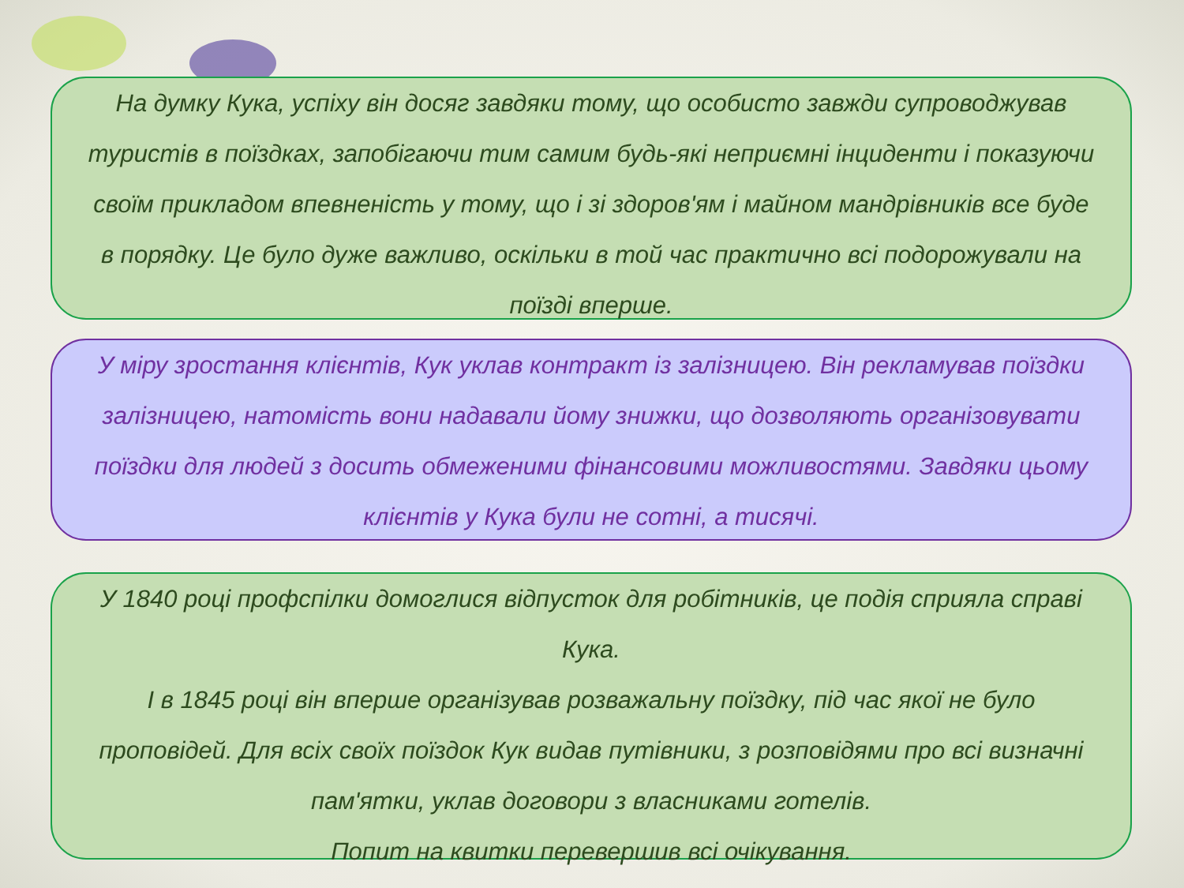На думку Кука, успіху він досяг завдяки тому, що особисто завжди супроводжував туристів в поїздках, запобігаючи тим самим будь-які неприємні інциденти і показуючи своїм прикладом впевненість у тому, що і зі здоров'ям і майном мандрівників все буде в порядку. Це було дуже важливо, оскільки в той час практично всі подорожували на поїзді вперше.
У міру зростання клієнтів, Кук уклав контракт із залізницею. Він рекламував поїздки залізницею, натомість вони надавали йому знижки, що дозволяють організовувати поїздки для людей з досить обмеженими фінансовими можливостями. Завдяки цьому клієнтів у Кука були не сотні, а тисячі.
У 1840 році профспілки домоглися відпусток для робітників, це подія сприяла справі Кука.
І в 1845 році він вперше організував розважальну поїздку, під час якої не було проповідей. Для всіх своїх поїздок Кук видав путівники, з розповідями про всі визначні пам'ятки, уклав договори з власниками готелів.
Попит на квитки перевершив всі очікування.